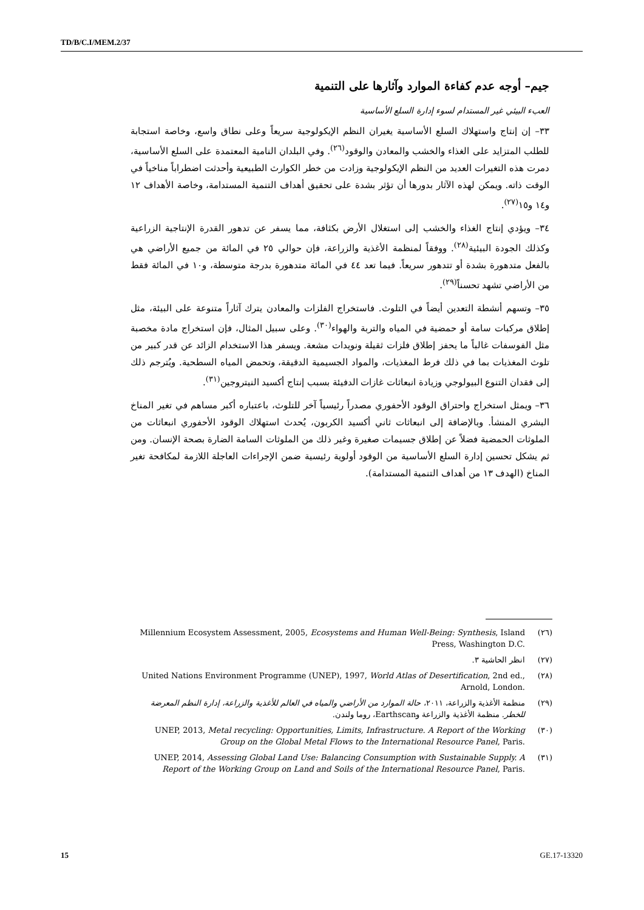TD/B/C.I/MEM.2/37
جيم– أوجه عدم كفاءة الموارد وآثارها على التنمية
العبء البيئي غير المستدام لسوء إدارة السلع الأساسية
٣٣– إن إنتاج واستهلاك السلع الأساسية يغيران النظم الإيكولوجية سريعاً وعلى نطاق واسع، وخاصة استجابة للطلب المتزايد على الغذاء والخشب والمعادن والوقود<sup>(٢٦)</sup>. وفي البلدان النامية المعتمدة على السلع الأساسية، دمرت هذه التغيرات العديد من النظم الإيكولوجية وزادت من خطر الكوارث الطبيعية وأحدثت اضطراباً مناخياً في الوقت ذاته. ويمكن لهذه الآثار بدورها أن تؤثر بشدة على تحقيق أهداف التنمية المستدامة، وخاصة الأهداف ١٢ و١٤ و١٥<sup>(٢٧)</sup>.
٣٤– ويؤدي إنتاج الغذاء والخشب إلى استغلال الأرض بكثافة، مما يسفر عن تدهور القدرة الإنتاجية الزراعية وكذلك الجودة البيئية<sup>(٢٨)</sup>. ووفقاً لمنظمة الأغذية والزراعة، فإن حوالي ٢٥ في المائة من جميع الأراضي هي بالفعل متدهورة بشدة أو تتدهور سريعاً. فيما تعد ٤٤ في المائة متدهورة بدرجة متوسطة، و١٠ في المائة فقط من الأراضي تشهد تحسناً<sup>(٢٩)</sup>.
٣٥– وتسهم أنشطة التعدين أيضاً في التلوث. فاستخراج الفلزات والمعادن يترك آثاراً متنوعة على البيئة، مثل إطلاق مركبات سامة أو حمضية في المياه والتربة والهواء<sup>(٣٠)</sup>. وعلى سبيل المثال، فإن استخراج مادة مخصبة مثل الفوسفات غالباً ما يحفز إطلاق فلزات ثقيلة ونويدات مشعة. ويسفر هذا الاستخدام الزائد عن قدر كبير من تلوث المغذيات بما في ذلك فرط المغذيات، والمواد الجسيمية الدقيقة، وتحمض المياه السطحية. ويُترجم ذلك إلى فقدان التنوع البيولوجي وزيادة انبعاثات غازات الدفيئة بسبب إنتاج أكسيد النيتروجين<sup>(٣١)</sup>.
٣٦– ويمثل استخراج واحتراق الوقود الأحفوري مصدراً رئيسياً آخر للتلوث، باعتباره أكبر مساهم في تغير المناخ البشري المنشأ. وبالإضافة إلى انبعاثات ثاني أكسيد الكربون، يُحدث استهلاك الوقود الأحفوري انبعاثات من الملوثات الحمضية فضلاً عن إطلاق جسيمات صغيرة وغير ذلك من الملوثات السامة الضارة بصحة الإنسان. ومن ثم يشكل تحسين إدارة السلع الأساسية من الوقود أولوية رئيسية ضمن الإجراءات العاجلة اللازمة لمكافحة تغير المناخ (الهدف ١٣ من أهداف التنمية المستدامة).
(٢٦) Millennium Ecosystem Assessment, 2005, Ecosystems and Human Well-Being: Synthesis, Island Press, Washington D.C.
(٢٧) انظر الحاشية ٣.
(٢٨) United Nations Environment Programme (UNEP), 1997, World Atlas of Desertification, 2nd ed., Arnold, London.
(٢٩) منظمة الأغذية والزراعة، ٢٠١١، حالة الموارد من الأراضي والمياه في العالم للأغذية والزراعة، إدارة النظم المعرضة للخطر. منظمة الأغذية والزراعة وEarthscan، روما ولندن.
(٣٠) UNEP, 2013, Metal recycling: Opportunities, Limits, Infrastructure. A Report of the Working Group on the Global Metal Flows to the International Resource Panel, Paris.
(٣١) UNEP, 2014, Assessing Global Land Use: Balancing Consumption with Sustainable Supply. A Report of the Working Group on Land and Soils of the International Resource Panel, Paris.
15 GE.17-13320